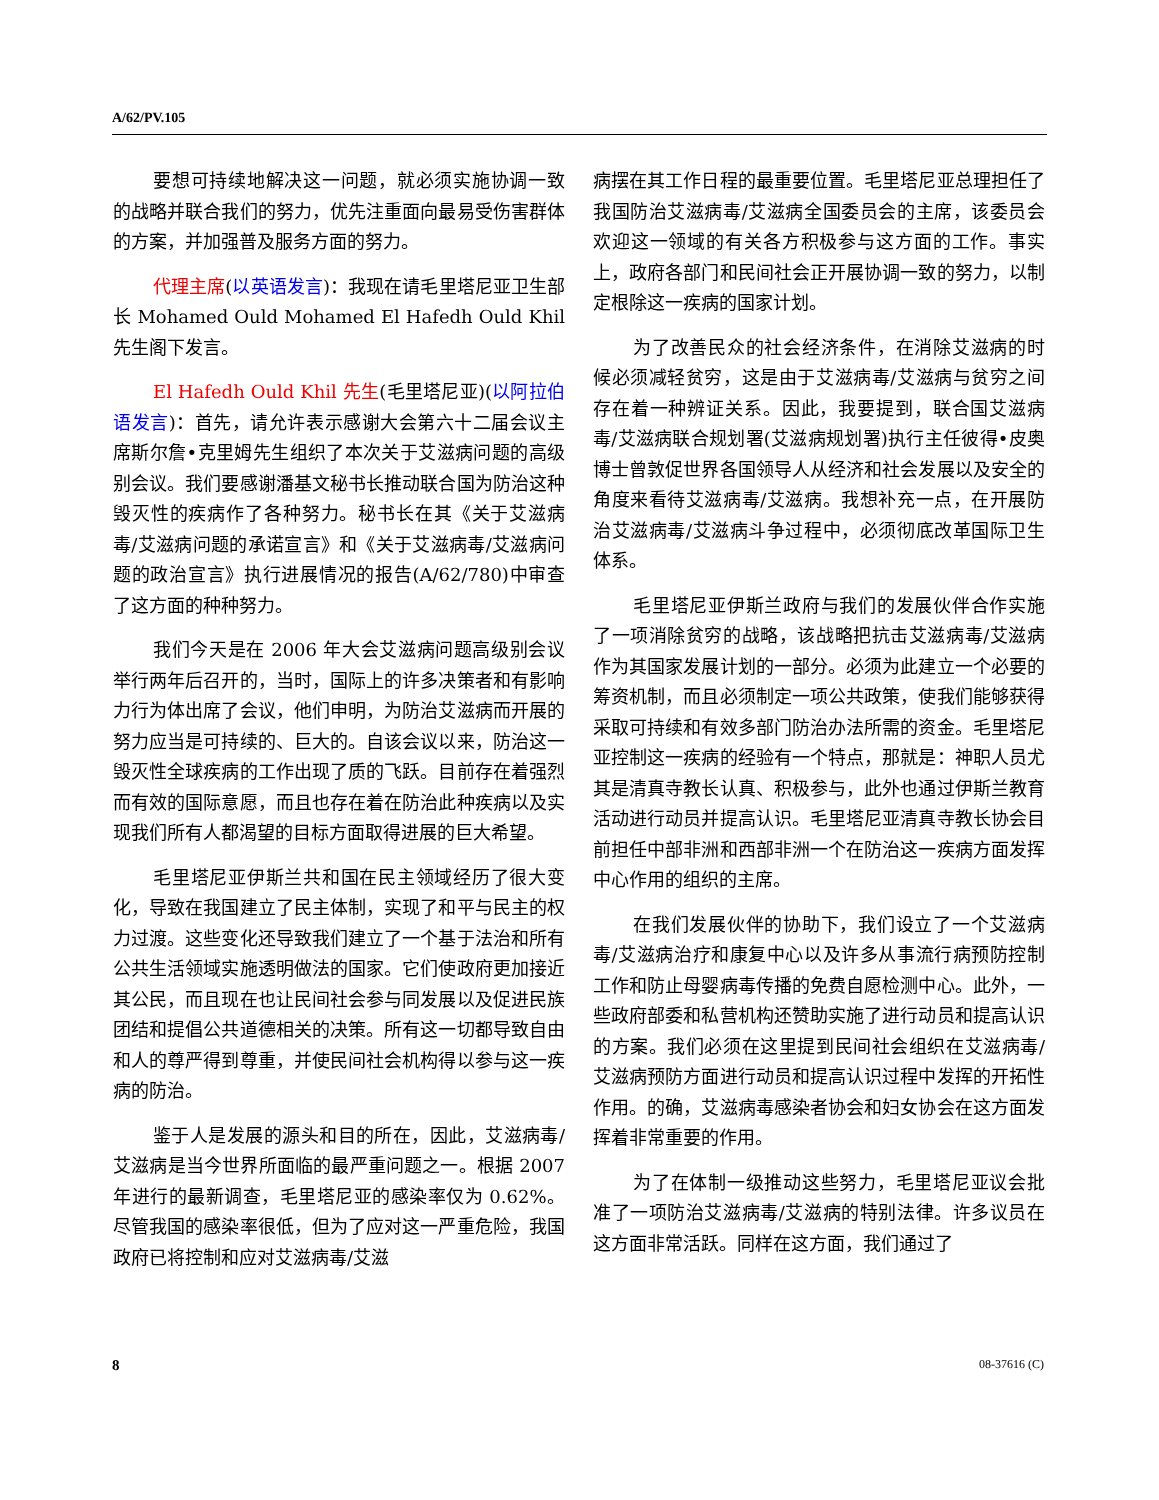A/62/PV.105
要想可持续地解决这一问题，就必须实施协调一致的战略并联合我们的努力，优先注重面向最易受伤害群体的方案，并加强普及服务方面的努力。
代理主席(以英语发言)：我现在请毛里塔尼亚卫生部长 Mohamed Ould Mohamed El Hafedh Ould Khil 先生阁下发言。
El Hafedh Ould Khil 先生(毛里塔尼亚)(以阿拉伯语发言)：首先，请允许表示感谢大会第六十二届会议主席斯尔詹•克里姆先生组织了本次关于艾滋病问题的高级别会议。我们要感谢潘基文秘书长推动联合国为防治这种毁灭性的疾病作了各种努力。秘书长在其《关于艾滋病毒/艾滋病问题的承诺宣言》和《关于艾滋病毒/艾滋病问题的政治宣言》执行进展情况的报告(A/62/780)中审查了这方面的种种努力。
我们今天是在 2006 年大会艾滋病问题高级别会议举行两年后召开的，当时，国际上的许多决策者和有影响力行为体出席了会议，他们申明，为防治艾滋病而开展的努力应当是可持续的、巨大的。自该会议以来，防治这一毁灭性全球疾病的工作出现了质的飞跃。目前存在着强烈而有效的国际意愿，而且也存在着在防治此种疾病以及实现我们所有人都渴望的目标方面取得进展的巨大希望。
毛里塔尼亚伊斯兰共和国在民主领域经历了很大变化，导致在我国建立了民主体制，实现了和平与民主的权力过渡。这些变化还导致我们建立了一个基于法治和所有公共生活领域实施透明做法的国家。它们使政府更加接近其公民，而且现在也让民间社会参与同发展以及促进民族团结和提倡公共道德相关的决策。所有这一切都导致自由和人的尊严得到尊重，并使民间社会机构得以参与这一疾病的防治。
鉴于人是发展的源头和目的所在，因此，艾滋病毒/艾滋病是当今世界所面临的最严重问题之一。根据 2007 年进行的最新调查，毛里塔尼亚的感染率仅为 0.62%。尽管我国的感染率很低，但为了应对这一严重危险，我国政府已将控制和应对艾滋病毒/艾滋
病摆在其工作日程的最重要位置。毛里塔尼亚总理担任了我国防治艾滋病毒/艾滋病全国委员会的主席，该委员会欢迎这一领域的有关各方积极参与这方面的工作。事实上，政府各部门和民间社会正开展协调一致的努力，以制定根除这一疾病的国家计划。
为了改善民众的社会经济条件，在消除艾滋病的时候必须减轻贫穷，这是由于艾滋病毒/艾滋病与贫穷之间存在着一种辨证关系。因此，我要提到，联合国艾滋病毒/艾滋病联合规划署(艾滋病规划署)执行主任彼得•皮奥博士曾敦促世界各国领导人从经济和社会发展以及安全的角度来看待艾滋病毒/艾滋病。我想补充一点，在开展防治艾滋病毒/艾滋病斗争过程中，必须彻底改革国际卫生体系。
毛里塔尼亚伊斯兰政府与我们的发展伙伴合作实施了一项消除贫穷的战略，该战略把抗击艾滋病毒/艾滋病作为其国家发展计划的一部分。必须为此建立一个必要的筹资机制，而且必须制定一项公共政策，使我们能够获得采取可持续和有效多部门防治办法所需的资金。毛里塔尼亚控制这一疾病的经验有一个特点，那就是：神职人员尤其是清真寺教长认真、积极参与，此外也通过伊斯兰教育活动进行动员并提高认识。毛里塔尼亚清真寺教长协会目前担任中部非洲和西部非洲一个在防治这一疾病方面发挥中心作用的组织的主席。
在我们发展伙伴的协助下，我们设立了一个艾滋病毒/艾滋病治疗和康复中心以及许多从事流行病预防控制工作和防止母婴病毒传播的免费自愿检测中心。此外，一些政府部委和私营机构还赞助实施了进行动员和提高认识的方案。我们必须在这里提到民间社会组织在艾滋病毒/艾滋病预防方面进行动员和提高认识过程中发挥的开拓性作用。的确，艾滋病毒感染者协会和妇女协会在这方面发挥着非常重要的作用。
为了在体制一级推动这些努力，毛里塔尼亚议会批准了一项防治艾滋病毒/艾滋病的特别法律。许多议员在这方面非常活跃。同样在这方面，我们通过了
8 08-37616 (C)